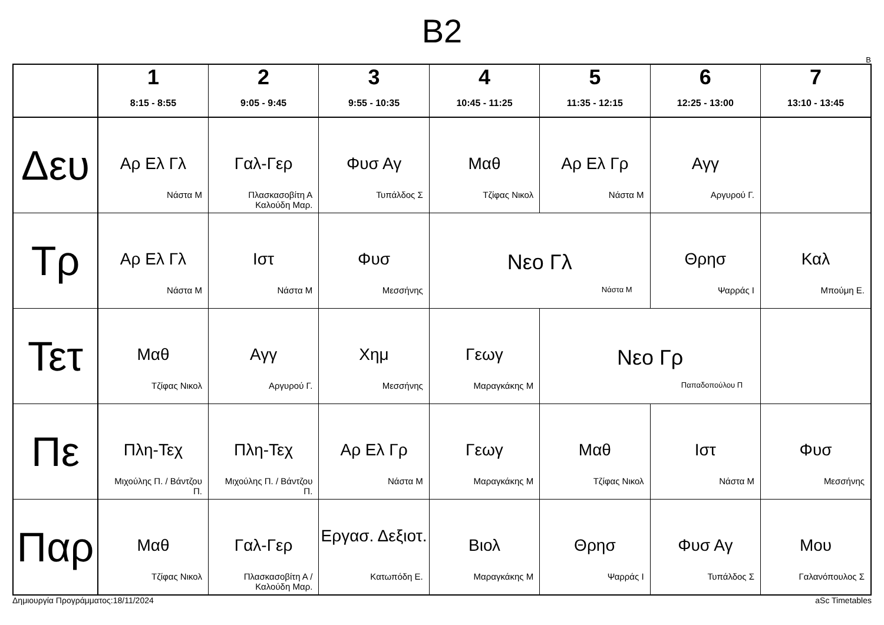B2
B
| | 1 8:15 - 8:55 | 2 9:05 - 9:45 | 3 9:55 - 10:35 | 4 10:45 - 11:25 | 5 11:35 - 12:15 | 6 12:25 - 13:00 | 7 13:10 - 13:45 |
| --- | --- | --- | --- | --- | --- | --- | --- |
| Δευ | Αρ Ελ Γλ Νάστα Μ | Γαλ-Γερ Πλασκασοβίτη Α Καλούδη Μαρ. | Φυσ Αγ Τυπάλδος Σ | Μαθ Τζίφας Νικολ | Αρ Ελ Γρ Νάστα Μ | Αγγ Αργυρού Γ. | |
| Τρ | Αρ Ελ Γλ Νάστα Μ | Ιστ Νάστα Μ | Φυσ Μεσσήνης | Νεο Γλ Νάστα Μ | | Θρησ Ψαρράς Ι | Καλ Μπούμη Ε. |
| Τετ | Μαθ Τζίφας Νικολ | Αγγ Αργυρού Γ. | Χημ Μεσσήνης | Γεωγ Μαραγκάκης Μ | Νεο Γρ Παπαδοπούλου Π | | |
| Πε | Πλη-Τεχ Μιχούλης Π. / Βάντζου Π. | Πλη-Τεχ Μιχούλης Π. / Βάντζου Π. | Αρ Ελ Γρ Νάστα Μ | Γεωγ Μαραγκάκης Μ | Μαθ Τζίφας Νικολ | Ιστ Νάστα Μ | Φυσ Μεσσήνης |
| Παρ | Μαθ Τζίφας Νικολ | Γαλ-Γερ Πλασκασοβίτη Α / Καλούδη Μαρ. | Εργασ. Δεξιοτ. Κατωπόδη Ε. | Βιολ Μαραγκάκης Μ | Θρησ Ψαρράς Ι | Φυσ Αγ Τυπάλδος Σ | Μου Γαλανόπουλος Σ |
Δημιουργία Προγράμματος:18/11/2024 aSc Timetables